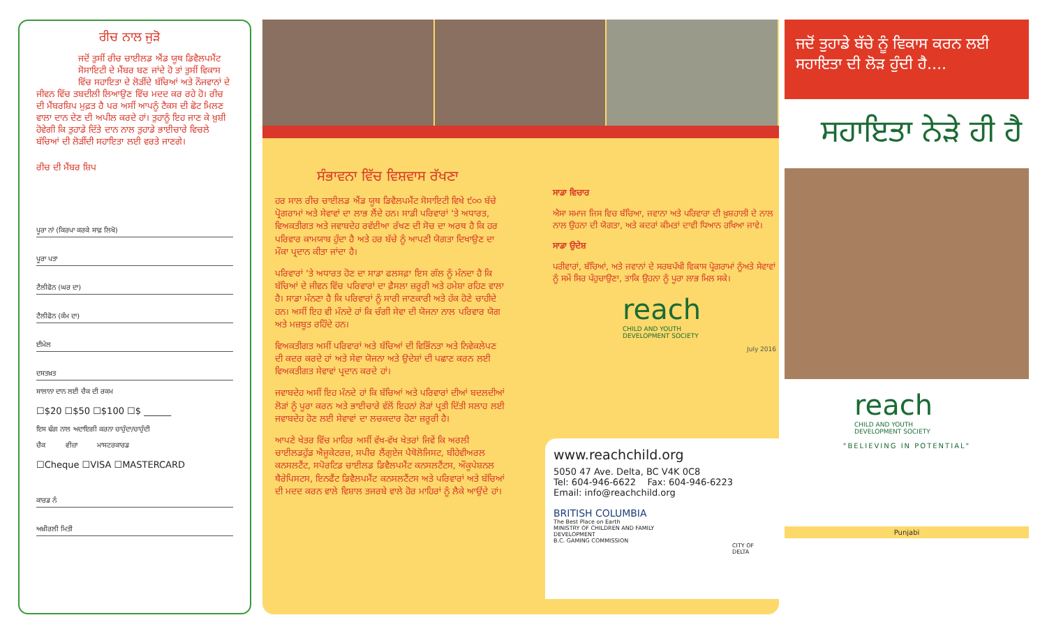ਰੀਚ ਨਾਲ ਜੁੜੋ
ਜਦੋਂ ਤੁਸੀਂ ਰੀਚ ਚਾਈਲਡ ਐਂਡ ਯੂਥ ਡਿਵੈਲਪਮੈਂਟ ਸੋਸਾਇਟੀ ਦੇ ਮੈਂਬਰ ਬਣ ਜਾਂਦੇ ਹੋ ਤਾਂ ਤੁਸੀਂ ਵਿਕਾਸ ਵਿੱਚ ਸਹਾਇਤਾ ਦੇ ਲੋੜੀਂਦੇ ਬੱਚਿਆਂ ਅਤੇ ਨੌਜਵਾਨਾਂ ਦੇ
ਜੀਵਨ ਵਿੱਚ ਤਬਦੀਲੀ ਲਿਆਉਣ ਵਿੱਚ ਮਦਦ ਕਰ ਰਹੇ ਹੋ। ਰੀਚ ਦੀ ਮੈਂਬਰਸ਼ਿਪ ਮੁਫ਼ਤ ਹੈ ਪਰ ਅਸੀਂ ਆਪਨੂੰ ਟੈਕਸ ਦੀ ਛੋਟ ਮਿਲਣ ਵਾਲਾ ਦਾਨ ਦੇਣ ਦੀ ਅਪੀਲ ਕਰਦੇ ਹਾਂ। ਤੁਹਾਨੂੰ ਇਹ ਜਾਣ ਕੇ ਖ਼ੁਸ਼ੀ ਹੋਵੇਗੀ ਕਿ ਤੁਹਾਡੇ ਦਿੱਤੇ ਦਾਨ ਨਾਲ ਤੁਹਾਡੇ ਭਾਈਚਾਰੇ ਵਿਚਲੇ ਬੱਚਿਆਂ ਦੀ ਲੋੜੀਂਦੀ ਸਹਾਇਤਾ ਲਈ ਵਰਤੇ ਜਾਣਗੇ।
ਰੀਚ ਦੀ ਮੈਂਬਰ ਸ਼ਿਪ
ਪੂਰਾ ਨਾਂ (ਕਿਰਪਾ ਕਰਕੇ ਸਾਫ਼ ਲਿਖੋ)
ਪੂਰਾ ਪਤਾ
ਟੈਲੀਫੋਨ (ਘਰ ਦਾ)
ਟੈਲੀਫੋਨ (ਕੰਮ ਦਾ)
ਈਮੇਲ
ਦਸਤਖ਼ਤ
ਸਾਲਾਨਾ ਦਾਨ ਲਈ ਚੈਕ ਦੀ ਰਕਮ
☐$20 ☐$50 ☐$100 ☐$ ______
ਇਸ ਢੰਗ ਨਾਲ ਅਦਾਇਗੀ ਕਰਨਾ ਚਾਹੁੰਦਾ/ਚਾਹੁੰਦੀ
ਚੈਕ ਵੀਜ਼ਾ ਮਾਸਟਰਕਾਰਡ
☐Cheque ☐VISA ☐MASTERCARD
ਕਾਰਡ ਨੰ
ਅਖ਼ੀਰਲੀ ਮਿਤੀ
ਸੰਭਾਵਨਾ ਵਿੱਚ ਵਿਸ਼ਵਾਸ ਰੱਖਣਾ
ਹਰ ਸਾਲ ਰੀਚ ਚਾਈਲਡ ਐਂਡ ਯੂਥ ਡਿਵੈਲਪਮੈਂਟ ਸੋਸਾਇਟੀ ਵਿਖੇ ੯੦੦ ਬੱਚੇ ਪ੍ਰੋਗਰਾਮਾਂ ਅਤੇ ਸੇਵਾਵਾਂ ਦਾ ਲਾਭ ਲੈਂਦੇ ਹਨ। ਸਾਡੀ ਪਰਿਵਾਰਾਂ 'ਤੇ ਅਧਾਰਤ, ਵਿਅਕਤੀਗਤ ਅਤੇ ਜਵਾਬਦੇਹ ਰਵੱਈਆ ਰੱਖਣ ਦੀ ਸੋਚ ਦਾ ਅਰਥ ਹੈ ਕਿ ਹਰ ਪਰਿਵਾਰ ਕਾਮਯਾਬ ਹੁੰਦਾ ਹੈ ਅਤੇ ਹਰ ਬੱਚੇ ਨੂੰ ਆਪਣੀ ਯੋਗਤਾ ਦਿਖਾਉਣ ਦਾ ਮੌਕਾ ਪ੍ਰਦਾਨ ਕੀਤਾ ਜਾਂਦਾ ਹੈ।
ਪਰਿਵਾਰਾਂ 'ਤੇ ਅਧਾਰਤ ਹੋਣ ਦਾ ਸਾਡਾ ਫਲਸਫ਼ਾ ਇਸ ਗੱਲ ਨੂੰ ਮੰਨਦਾ ਹੈ ਕਿ ਬੱਚਿਆਂ ਦੇ ਜੀਵਨ ਵਿੱਚ ਪਰਿਵਾਰਾਂ ਦਾ ਫ਼ੈਸਲਾ ਜ਼ਰੂਰੀ ਅਤੇ ਹਮੇਸ਼ਾ ਰਹਿਣ ਵਾਲਾ ਹੈ। ਸਾਡਾ ਮੰਨਣਾ ਹੈ ਕਿ ਪਰਿਵਾਰਾਂ ਨੂੰ ਸਾਰੀ ਜਾਣਕਾਰੀ ਅਤੇ ਹੱਕ ਹੋਣੇ ਚਾਹੀਦੇ ਹਨ। ਅਸੀਂ ਇਹ ਵੀ ਮੰਨਦੇ ਹਾਂ ਕਿ ਚੰਗੀ ਸੇਵਾ ਦੀ ਯੋਜਨਾ ਨਾਲ ਪਰਿਵਾਰ ਯੋਗ ਅਤੇ ਮਜ਼ਬੂਤ ਰਹਿੰਦੇ ਹਨ।
ਵਿਅਕਤੀਗਤ ਅਸੀਂ ਪਰਿਵਾਰਾਂ ਅਤੇ ਬੱਚਿਆਂ ਦੀ ਵਿਭਿੰਨਤਾ ਅਤੇ ਨਿਵੇਕਲੇਪਣ ਦੀ ਕਦਰ ਕਰਦੇ ਹਾਂ ਅਤੇ ਸੇਵਾ ਯੋਜਨਾ ਅਤੇ ਉਦੇਸ਼ਾਂ ਦੀ ਪਛਾਣ ਕਰਨ ਲਈ ਵਿਅਕਤੀਗਤ ਸੇਵਾਵਾਂ ਪ੍ਰਦਾਨ ਕਰਦੇ ਹਾਂ।
ਜਵਾਬਦੇਹ ਅਸੀਂ ਇਹ ਮੰਨਦੇ ਹਾਂ ਕਿ ਬੱਚਿਆਂ ਅਤੇ ਪਰਿਵਾਰਾਂ ਦੀਆਂ ਬਦਲਦੀਆਂ ਲੋੜਾਂ ਨੂੰ ਪੂਰਾ ਕਰਨ ਅਤੇ ਭਾਈਚਾਰੇ ਵੱਲੋਂ ਇਹਨਾਂ ਲੋੜਾਂ ਪ੍ਰਤੀ ਦਿੱਤੀ ਸਲਾਹ ਲਈ ਜਵਾਬਦੇਹ ਹੋਣ ਲਈ ਸੇਵਾਵਾਂ ਦਾ ਲਚਕਦਾਰ ਹੋਣਾ ਜ਼ਰੂਰੀ ਹੈ।
ਆਪਣੇ ਖੇਤਰ ਵਿੱਚ ਮਾਹਿਰ ਅਸੀਂ ਵੱਖ-ਵੱਖ ਖੇਤਰਾਂ ਜਿਵੇਂ ਕਿ ਅਰਲੀ ਚਾਈਲਡਹੁੱਡ ਐਜੂਕੇਟਰਜ਼, ਸਪੀਚ ਲੈਂਗੁਏਜ ਪੈਥੋਲੋਜਿਸਟ, ਬੀਹੇਵੀਅਰਲ ਕਨਸਲਟੈਂਟ, ਸਪੋਰਟਿਡ ਚਾਈਲਡ ਡਿਵੈਲਪਮੈਂਟ ਕਨਸਲਟੈਂਟਸ, ਔਕੂਪੇਸ਼ਨਲ ਥੈਰੇਪਿਸਟਸ, ਇਨਫੈਂਟ ਡਿਵੈਲਪਮੈਂਟ ਕਨਸਲਟੈਂਟਸ ਅਤੇ ਪਰਿਵਾਰਾਂ ਅਤੇ ਬੱਚਿਆਂ ਦੀ ਮਦਦ ਕਰਨ ਵਾਲੇ ਵਿਸ਼ਾਲ ਤਜਰਬੇ ਵਾਲੇ ਹੋਰ ਮਾਹਿਰਾਂ ਨੂੰ ਲੈਕੇ ਆਉਂਦੇ ਹਾਂ।
ਸਾਡਾ ਵਿਚਾਰ
ਐਸਾ ਸਮਾਜ ਜਿਸ ਵਿਚ ਬੱਚਿਆ, ਜਵਾਨਾ ਅਤੇ ਪਰਿਵਾਰਾ ਦੀ ਖ਼ੁਸ਼ਹਾਲੀ ਦੇ ਨਾਲ ਨਾਲ ਉਹਨਾ ਦੀ ਯੋਗਤਾ, ਅਤੇ ਕਦਰਾਂ ਕੀਮਤਾਂ ਦਾਵੀ ਧਿਆਨ ਰਖਿਆ ਜਾਵੇ।
ਸਾਡਾ ਉਦੇਸ਼
ਪਰੀਵਾਰਾਂ, ਬੱਚਿਆਂ, ਅਤੇ ਜਵਾਨਾਂ ਦੇ ਸਰਬਪੱਖੀ ਵਿਕਾਸ ਪ੍ਰੋਗਰਾਮਾਂ ਨੂੰਅਤੇ ਸੇਵਾਵਾਂ ਨੂੰ ਸਮੇਂ ਸਿਰ ਪੰਹੁਚਾਉਣਾ, ਤਾਕਿ ਉਹਨਾ ਨੂੰ ਪੂਰਾ ਲਾਭ ਮਿਲ ਸਕੇ।
reach
CHILD AND YOUTH
DEVELOPMENT SOCIETY
July 2016
www.reachchild.org
5050 47 Ave. Delta, BC V4K 0C8
Tel: 604-946-6622 Fax: 604-946-6223
Email: info@reachchild.org
BRITISH COLUMBIA
The Best Place on Earth
MINISTRY OF CHILDREN AND FAMILY DEVELOPMENT
B.C. GAMING COMMISSION
CITY OF DELTA
ਜਦੋਂ ਤੁਹਾਡੇ ਬੱਚੇ ਨੂੰ ਵਿਕਾਸ ਕਰਨ ਲਈ ਸਹਾਇਤਾ ਦੀ ਲੋੜ ਹੁੰਦੀ ਹੈ....
ਸਹਾਇਤਾ ਨੇੜੇ ਹੀ ਹੈ
reach
CHILD AND YOUTH
DEVELOPMENT SOCIETY
"BELIEVING IN POTENTIAL"
Punjabi